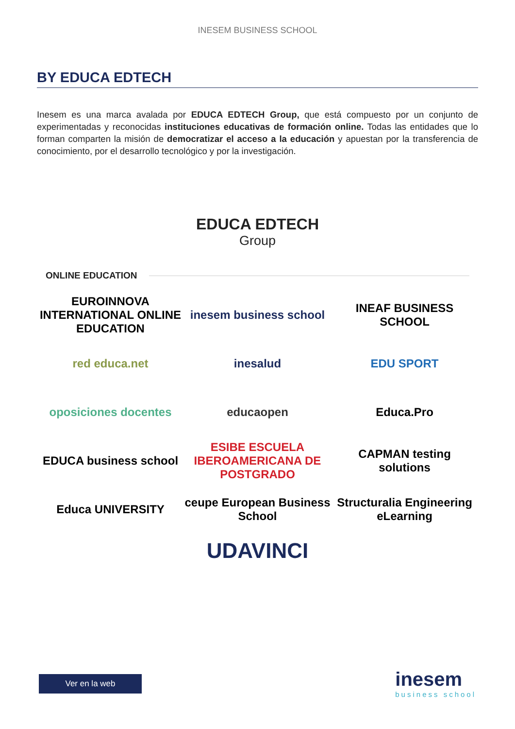INESEM BUSINESS SCHOOL
BY EDUCA EDTECH
Inesem es una marca avalada por EDUCA EDTECH Group, que está compuesto por un conjunto de experimentadas y reconocidas instituciones educativas de formación online. Todas las entidades que lo forman comparten la misión de democratizar el acceso a la educación y apuestan por la transferencia de conocimiento, por el desarrollo tecnológico y por la investigación.
EDUCA EDTECH
Group
ONLINE EDUCATION
EUROINNOVA
INTERNATIONAL ONLINE EDUCATION
inesem business school
INEAF BUSINESS SCHOOL
red educa.net
inesalud
EDU SPORT
oposiciones docentes
educaopen
Educa.Pro
EDUCA business school
ESIBE ESCUELA IBEROAMERICANA DE POSTGRADO
CAPMAN testing solutions
Educa UNIVERSITY
ceupe European Business School
Structuralia Engineering eLearning
UDAVINCI
Ver en la web inesem
business school